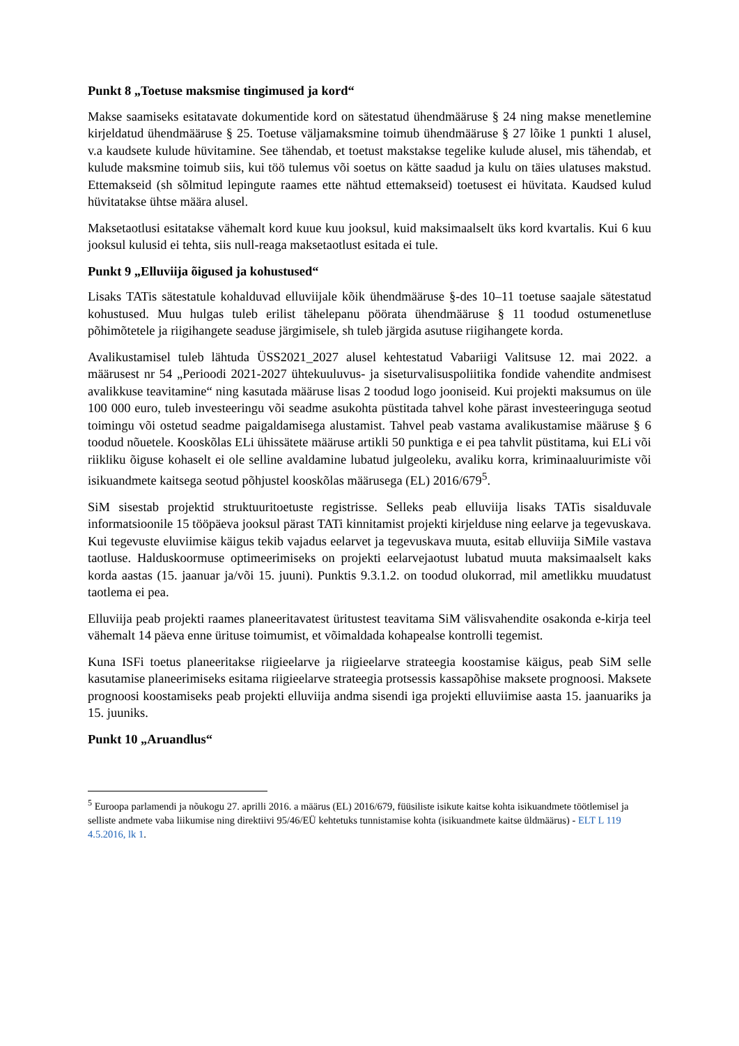Punkt 8 „Toetuse maksmise tingimused ja kord“
Makse saamiseks esitatavate dokumentide kord on sätestatud ühendmääruse § 24 ning makse menetlemine kirjeldatud ühendmääruse § 25. Toetuse väljamaksmine toimub ühendmääruse § 27 lõike 1 punkti 1 alusel, v.a kaudsete kulude hüvitamine. See tähendab, et toetust makstakse tegelike kulude alusel, mis tähendab, et kulude maksmine toimub siis, kui töö tulemus või soetus on kätte saadud ja kulu on täies ulatuses makstud. Ettemakseid (sh sõlmitud lepingute raames ette nähtud ettemakseid) toetusest ei hüvitata. Kaudsed kulud hüvitatakse ühtse määra alusel.
Maksetaotlusi esitatakse vähemalt kord kuue kuu jooksul, kuid maksimaalselt üks kord kvartalis. Kui 6 kuu jooksul kulusid ei tehta, siis null-reaga maksetaotlust esitada ei tule.
Punkt 9 „Elluviija õigused ja kohustused“
Lisaks TATis sätestatule kohalduvad elluviijale kõik ühendmääruse §-des 10–11 toetuse saajale sätestatud kohustused. Muu hulgas tuleb erilist tähelepanu pöörata ühendmääruse § 11 toodud ostumenetluse põhimõtetele ja riigihangete seaduse järgimisele, sh tuleb järgida asutuse riigihangete korda.
Avalikustamisel tuleb lähtuda ÜSS2021_2027 alusel kehtestatud Vabariigi Valitsuse 12. mai 2022. a määrusest nr 54 „Perioodi 2021-2027 ühtekuuluvus- ja siseturvalisuspoliitika fondide vahendite andmisest avalikkuse teavitamine“ ning kasutada määruse lisas 2 toodud logo jooniseid. Kui projekti maksumus on üle 100 000 euro, tuleb investeeringu või seadme asukohta püstitada tahvel kohe pärast investeeringuga seotud toimingu või ostetud seadme paigaldamisega alustamist. Tahvel peab vastama avalikustamise määruse § 6 toodud nõuetele. Kooskõlas ELi ühissätete määruse artikli 50 punktiga e ei pea tahvlit püstitama, kui ELi või riikliku õiguse kohaselt ei ole selline avaldamine lubatud julgeoleku, avaliku korra, kriminaaluurimiste või isikuandmete kaitsega seotud põhjustel kooskõlas määrusega (EL) 2016/679<sup>5</sup>.
SiM sisestab projektid struktuuritoetuste registrisse. Selleks peab elluviija lisaks TATis sisalduvale informatsioonile 15 tööpäeva jooksul pärast TATi kinnitamist projekti kirjelduse ning eelarve ja tegevuskava. Kui tegevuste eluviimise käigus tekib vajadus eelarvet ja tegevuskava muuta, esitab elluviija SiMile vastava taotluse. Halduskoormuse optimeerimiseks on projekti eelarvejaotust lubatud muuta maksimaalselt kaks korda aastas (15. jaanuar ja/või 15. juuni). Punktis 9.3.1.2. on toodud olukorrad, mil ametlikku muudatust taotlema ei pea.
Elluviija peab projekti raames planeeritavatest üritustest teavitama SiM välisvahendite osakonda e-kirja teel vähemalt 14 päeva enne ürituse toimumist, et võimaldada kohapealse kontrolli tegemist.
Kuna ISFi toetus planeeritakse riigieelarve ja riigieelarve strateegia koostamise käigus, peab SiM selle kasutamise planeerimiseks esitama riigieelarve strateegia protsessis kassapõhise maksete prognoosi. Maksete prognoosi koostamiseks peab projekti elluviija andma sisendi iga projekti elluviimise aasta 15. jaanuariks ja 15. juuniks.
Punkt 10 „Aruandlus“
<sup>5</sup> Euroopa parlamendi ja nõukogu 27. aprilli 2016. a määrus (EL) 2016/679, füüsiliste isikute kaitse kohta isikuandmete töötlemisel ja selliste andmete vaba liikumise ning direktiivi 95/46/EÜ kehtetuks tunnistamise kohta (isikuandmete kaitse üldmäärus) - ELT L 119 4.5.2016, lk 1.